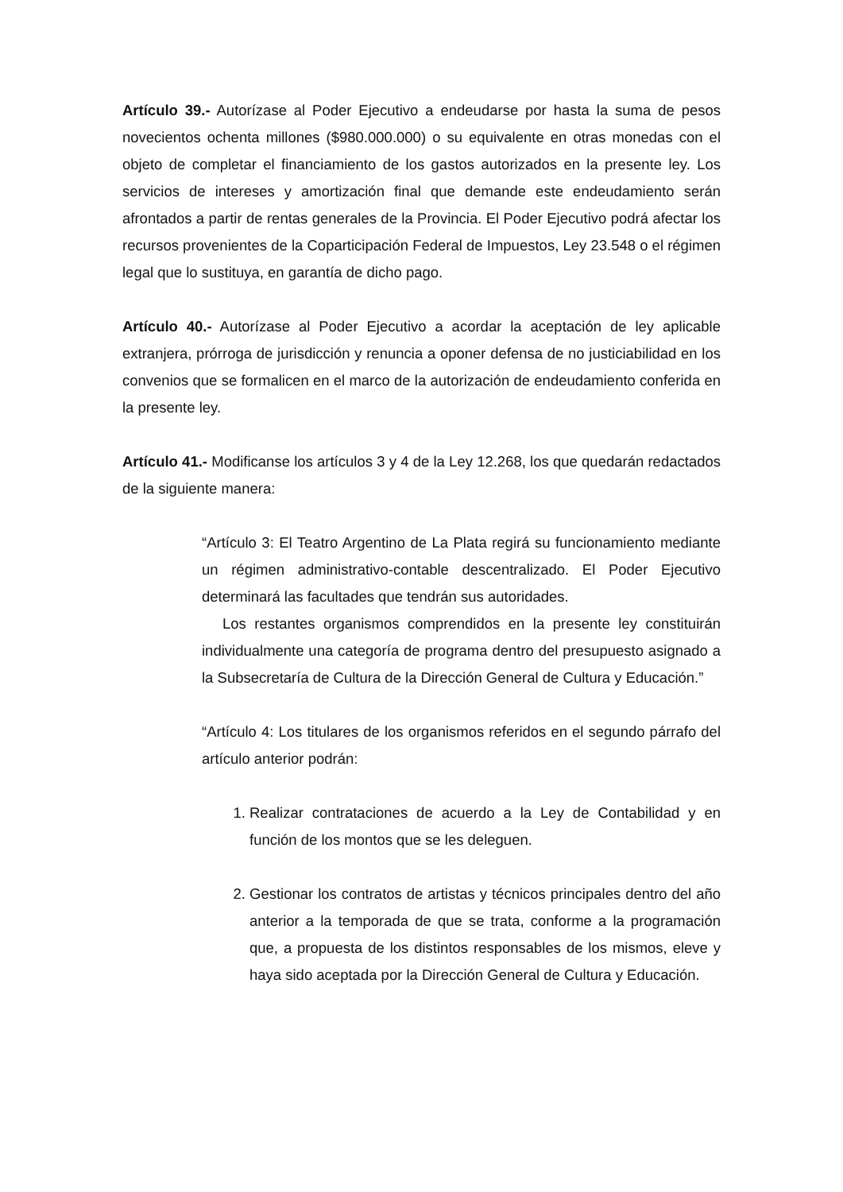Artículo 39.- Autorízase al Poder Ejecutivo a endeudarse por hasta la suma de pesos novecientos ochenta millones ($980.000.000) o su equivalente en otras monedas con el objeto de completar el financiamiento de los gastos autorizados en la presente ley. Los servicios de intereses y amortización final que demande este endeudamiento serán afrontados a partir de rentas generales de la Provincia. El Poder Ejecutivo podrá afectar los recursos provenientes de la Coparticipación Federal de Impuestos, Ley 23.548 o el régimen legal que lo sustituya, en garantía de dicho pago.
Artículo 40.- Autorízase al Poder Ejecutivo a acordar la aceptación de ley aplicable extranjera, prórroga de jurisdicción y renuncia a oponer defensa de no justiciabilidad en los convenios que se formalicen en el marco de la autorización de endeudamiento conferida en la presente ley.
Artículo 41.- Modificanse los artículos 3 y 4 de la Ley 12.268, los que quedarán redactados de la siguiente manera:
“Artículo 3: El Teatro Argentino de La Plata regirá su funcionamiento mediante un régimen administrativo-contable descentralizado. El Poder Ejecutivo determinará las facultades que tendrán sus autoridades.
Los restantes organismos comprendidos en la presente ley constituirán individualmente una categoría de programa dentro del presupuesto asignado a la Subsecretaría de Cultura de la Dirección General de Cultura y Educación.”
“Artículo 4: Los titulares de los organismos referidos en el segundo párrafo del artículo anterior podrán:
1. Realizar contrataciones de acuerdo a la Ley de Contabilidad y en función de los montos que se les deleguen.
2. Gestionar los contratos de artistas y técnicos principales dentro del año anterior a la temporada de que se trata, conforme a la programación que, a propuesta de los distintos responsables de los mismos, eleve y haya sido aceptada por la Dirección General de Cultura y Educación.